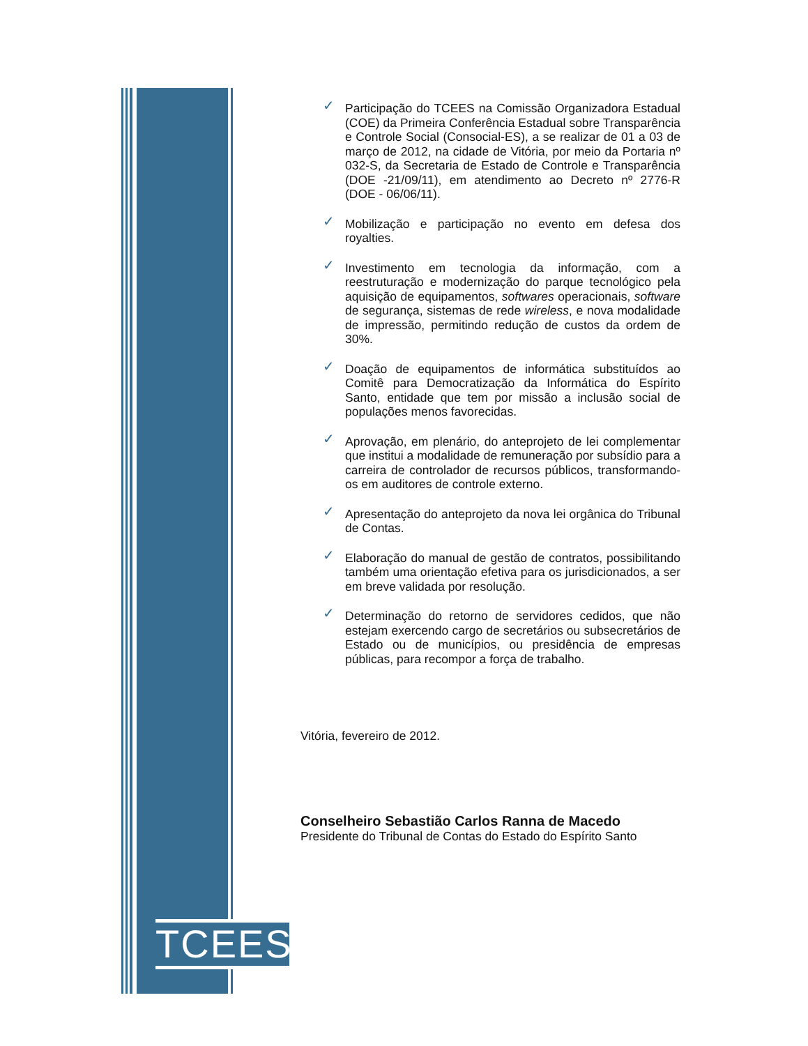✓ Participação do TCEES na Comissão Organizadora Estadual (COE) da Primeira Conferência Estadual sobre Transparência e Controle Social (Consocial-ES), a se realizar de 01 a 03 de março de 2012, na cidade de Vitória, por meio da Portaria nº 032-S, da Secretaria de Estado de Controle e Transparência (DOE -21/09/11), em atendimento ao Decreto nº 2776-R (DOE - 06/06/11).
✓ Mobilização e participação no evento em defesa dos royalties.
✓ Investimento em tecnologia da informação, com a reestruturação e modernização do parque tecnológico pela aquisição de equipamentos, softwares operacionais, software de segurança, sistemas de rede wireless, e nova modalidade de impressão, permitindo redução de custos da ordem de 30%.
✓ Doação de equipamentos de informática substituídos ao Comitê para Democratização da Informática do Espírito Santo, entidade que tem por missão a inclusão social de populações menos favorecidas.
✓ Aprovação, em plenário, do anteprojeto de lei complementar que institui a modalidade de remuneração por subsídio para a carreira de controlador de recursos públicos, transformando-os em auditores de controle externo.
✓ Apresentação do anteprojeto da nova lei orgânica do Tribunal de Contas.
✓ Elaboração do manual de gestão de contratos, possibilitando também uma orientação efetiva para os jurisdicionados, a ser em breve validada por resolução.
✓ Determinação do retorno de servidores cedidos, que não estejam exercendo cargo de secretários ou subsecretários de Estado ou de municípios, ou presidência de empresas públicas, para recompor a força de trabalho.
Vitória, fevereiro de 2012.
Conselheiro Sebastião Carlos Ranna de Macedo
Presidente do Tribunal de Contas do Estado do Espírito Santo
TCEES